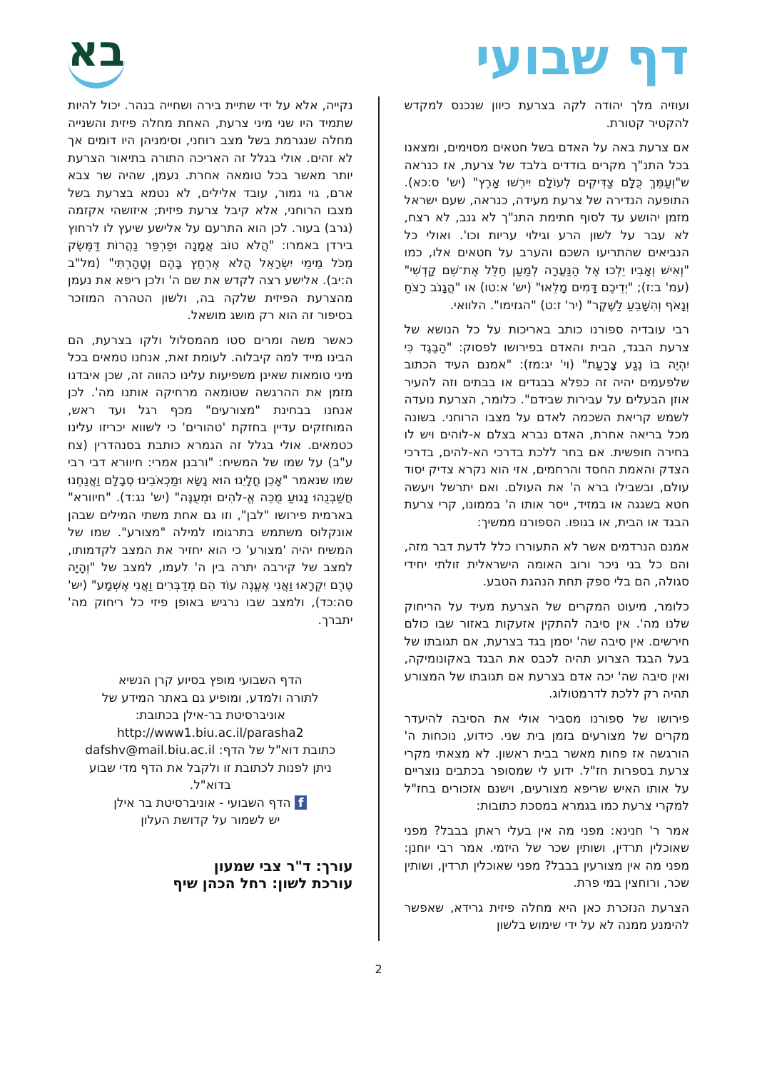דף שבועי
בא
ועוזיה מלך יהודה לקה בצרעת כיוון שנכנס למקדש להקטיר קטורת.
אם צרעת באה על האדם בשל חטאים מסוימים, ומצאנו בכל התנ"ך מקרים בודדים בלבד של צרעת, אז כנראה ש"וְעַמֵּךְ כֻּלָּם צַדִּיקִים לְעוֹלָם יִירְשׁוּ אָרֶץ" (יש' ס:כא). התופעה הנדירה של צרעת מעידה, כנראה, שעם ישראל מזמן יהושע עד לסוף חתימת התנ"ך לא גנב, לא רצח, לא עבר על לשון הרע וגילוי עריות וכו'. ואולי כל הנביאים שהתריעו השכם והערב על חטאים אלו, כמו "וְאִישׁ וְאָבִיו יֵלְכוּ אֶל הַנַּעֲרָה לְמַעַן חַלֵּל אֶת־שֵׁם קָדְשִׁי" (עמ' ב:ז); "יְדֵיכֶם דָּמִים מָלֵאוּ" (יש' א:טו) או "הֲגָנֹב רָצֹחַ וְנָאֹף וְהִשָּׁבֵעַ לַשֶּׁקֶר" (יר' ז:ט) "הגזימו". הלוואי.
רבי עובדיה ספורנו כותב באריכות על כל הנושא של צרעת הבגד, הבית והאדם בפירושו לפסוק: "הַבֶּגֶד כִּי יִהְיֶה בוֹ נֶגַע צָרָעַת" (וי' יג:מז): "אמנם העיד הכתוב שלפעמים יהיה זה כפלא בבגדים או בבתים וזה להעיר אוזן הבעלים על עבירות שבידם". כלומר, הצרעת נועדה לשמש קריאת השכמה לאדם על מצבו הרוחני. בשונה מכל בריאה אחרת, האדם נברא בצלם א-לוהים ויש לו בחירה חופשית. אם בחר ללכת בדרכי הא-להים, בדרכי הצדק והאמת החסד והרחמים, אזי הוא נקרא צדיק יסוד עולם, ובשבילו ברא ה' את העולם. ואם יתרשל ויעשה חטא בשגגה או במזיד, ייסר אותו ה' בממונו, קרי צרעת הבגד או הבית, או בגופו. הספורנו ממשיך:
אמנם הנרדמים אשר לא התעוררו כלל לדעת דבר מזה, והם כל בני ניכר ורוב האומה הישראלית זולתי יחידי סגולה, הם בלי ספק תחת הנהגת הטבע.
כלומר, מיעוט המקרים של הצרעת מעיד על הריחוק שלנו מה'. אין סיבה להתקין אזעקות באזור שבו כולם חירשים. אין סיבה שה' יסמן בגד בצרעת, אם תגובתו של בעל הבגד הצרוע תהיה לכבס את הבגד באקונומיקה, ואין סיבה שה' יכה אדם בצרעת אם תגובתו של המצורע תהיה רק ללכת לדרמטולוג.
פירושו של ספורנו מסביר אולי את הסיבה להיעדר מקרים של מצורעים בזמן בית שני. כידוע, נוכחות ה' הורגשה אז פחות מאשר בבית ראשון. לא מצאתי מקרי צרעת בספרות חז"ל. ידוע לי שמסופר בכתבים נוצריים על אותו האיש שריפא מצורעים, וישנם אזכורים בחז"ל למקרי צרעת כמו בגמרא במסכת כתובות:
אמר ר' חנינא: מפני מה אין בעלי ראתן בבבל? מפני שאוכלין תרדין, ושותין שכר של היזמי. אמר רבי יוחנן: מפני מה אין מצורעין בבבל? מפני שאוכלין תרדין, ושותין שכר, ורוחצין במי פרת.
הצרעת הנזכרת כאן היא מחלה פיזית גרידא, שאפשר להימנע ממנה לא על ידי שימוש בלשון
נקייה, אלא על ידי שתיית בירה ושחייה בנהר. יכול להיות שתמיד היו שני מיני צרעת, האחת מחלה פיזית והשנייה מחלה שנגרמת בשל מצב רוחני, וסימניהן היו דומים אך לא זהים. אולי בגלל זה האריכה התורה בתיאור הצרעת יותר מאשר בכל טומאה אחרת. נעמן, שהיה שר צבא ארם, גוי גמור, עובד אלילים, לא נטמא בצרעת בשל מצבו הרוחני, אלא קיבל צרעת פיזית; איזושהי אקזמה (גרב) בעור. לכן הוא התרעם על אלישע שיעץ לו לרחוץ בירדן באמרו: "הֲלֹא טוֹב אֲמָנָה וּפַרְפַּר נַהֲרוֹת דַּמֶּשֶׂק מִכֹּל מֵימֵי יִשְׂרָאֵל הֲלֹא אֶרְחַץ בָּהֶם וְטָהָרְתִּי" (מל"ב ה:יב). אלישע רצה לקדש את שם ה' ולכן ריפא את נעמן מהצרעת הפיזית שלקה בה, ולשון הטהרה המוזכר בסיפור זה הוא רק מושג מושאל.
כאשר משה ומרים סטו מהמסלול ולקו בצרעת, הם הבינו מייד למה קיבלוה. לעומת זאת, אנחנו טמאים בכל מיני טומאות שאינן משפיעות עלינו כהווה זה, שכן איבדנו מזמן את ההרגשה שטומאה מרחיקה אותנו מה'. לכן אנחנו בבחינת "מצורעים" מכף רגל ועד ראש, המוחזקים עדיין בחזקת 'טהורים' כי לשווא יכריזו עלינו כטמאים. אולי בגלל זה הגמרא כותבת בסנהדרין (צח ע"ב) על שמו של המשיח: "ורבנן אמרי: חיוורא דבי רבי שמו שנאמר "אָכֵן חֳלָיֵנוּ הוּא נָשָׂא וּמַכְאֹבֵינוּ סְבָלָם וַאֲנַחְנוּ חֲשַׁבְנֻהוּ נָגוּעַ מֻכֵּה אֱ-לֹהִים וּמְעֻנֶּה" (יש' נג:ד). "חיוורא" בארמית פירושו "לבן", וזו גם אחת משתי המילים שבהן אונקלוס משתמש בתרגומו למילה "מצורע". שמו של המשיח יהיה 'מצורע' כי הוא יחזיר את המצב לקדמותו, למצב של קירבה יתרה בין ה' לעמו, למצב של "וְהָיָה טֶרֶם יִקְרָאוּ וַאֲנִי אֶעֱנֶה עוֹד הֵם מְדַבְּרִים וַאֲנִי אֶשְׁמָע" (יש' סה:כד), ולמצב שבו נרגיש באופן פיזי כל ריחוק מה' יתברך.
הדף השבועי מופץ בסיוע קרן הנשיא
לתורה ולמדע, ומופיע גם באתר המידע של
אוניברסיטת בר-אילן בכתובת:
http://www1.biu.ac.il/parasha2
כתובת דוא"ל של הדף: dafshv@mail.biu.ac.il
ניתן לפנות לכתובת זו ולקבל את הדף מדי שבוע
בדוא"ל.
f הדף השבועי - אוניברסיטת בר אילן
יש לשמור על קדושת העלון
עורך: ד"ר צבי שמעון
עורכת לשון: רחל הכהן שיף
2